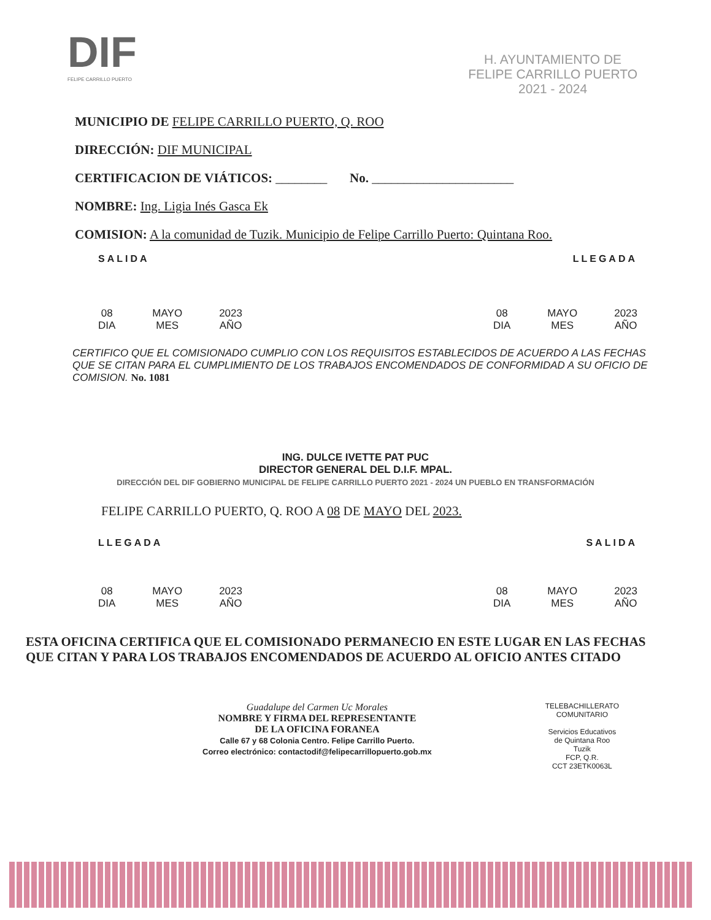DIF
FELIPE CARRILLO PUERTO
H. AYUNTAMIENTO DE
FELIPE CARRILLO PUERTO
2021 - 2024
MUNICIPIO DE FELIPE CARRILLO PUERTO, Q. ROO
DIRECCIÓN: DIF MUNICIPAL
CERTIFICACION DE VIÁTICOS: ________ No. ______________________
NOMBRE: Ing. Ligia Inés Gasca Ek
COMISION: A la comunidad de Tuzik. Municipio de Felipe Carrillo Puerto: Quintana Roo.
SALIDA LLEGADA
08
DIA
MAYO
MES
2023
AÑO
08
DIA
MAYO
MES
2023
AÑO
CERTIFICO QUE EL COMISIONADO CUMPLIO CON LOS REQUISITOS ESTABLECIDOS DE ACUERDO A LAS FECHAS QUE SE CITAN PARA EL CUMPLIMIENTO DE LOS TRABAJOS ENCOMENDADOS DE CONFORMIDAD A SU OFICIO DE COMISION. No. 1081
ING. DULCE IVETTE PAT PUC
DIRECTOR GENERAL DEL D.I.F. MPAL.
DIRECCIÓN DEL DIF GOBIERNO MUNICIPAL DE FELIPE CARRILLO PUERTO 2021 - 2024 UN PUEBLO EN TRANSFORMACIÓN
FELIPE CARRILLO PUERTO, Q. ROO A 08 DE MAYO DEL 2023.
LLEGADA SALIDA
08
DIA
MAYO
MES
2023
AÑO
08
DIA
MAYO
MES
2023
AÑO
ESTA OFICINA CERTIFICA QUE EL COMISIONADO PERMANECIO EN ESTE LUGAR EN LAS FECHAS QUE CITAN Y PARA LOS TRABAJOS ENCOMENDADOS DE ACUERDO AL OFICIO ANTES CITADO
Guadalupe del Carmen Uc Morales
NOMBRE Y FIRMA DEL REPRESENTANTE
DE LA OFICINA FORANEA
Calle 67 y 68 Colonia Centro. Felipe Carrillo Puerto.
Correo electrónico: contactodif@felipecarrillopuerto.gob.mx
TELEBACHILLERATO
COMUNITARIO
Servicios Educativos
de Quintana Roo
Tuzik
FCP, Q.R.
CCT 23ETK0063L